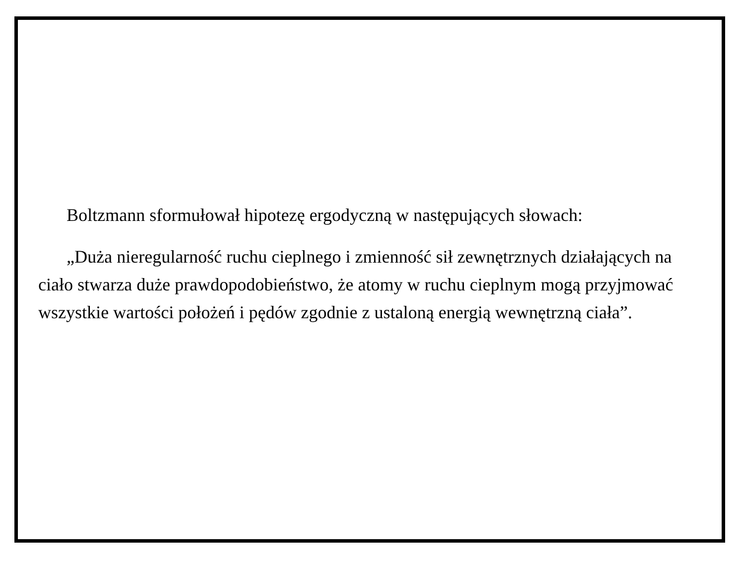Boltzmann sformułował hipotezę ergodyczną w następujących słowach:
„Duża nieregularność ruchu cieplnego i zmienność sił zewnętrznych działających na ciało stwarza duże prawdopodobieństwo, że atomy w ruchu cieplnym mogą przyjmować wszystkie wartości położeń i pędów zgodnie z ustaloną energią wewnętrzną ciała”.